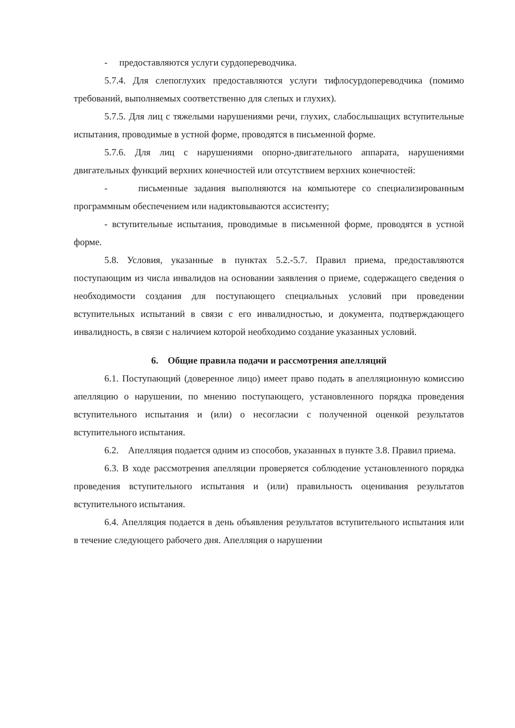- предоставляются услуги сурдопереводчика.
5.7.4. Для слепоглухих предоставляются услуги тифлосурдопереводчика (помимо требований, выполняемых соответственно для слепых и глухих).
5.7.5. Для лиц с тяжелыми нарушениями речи, глухих, слабослышащих вступительные испытания, проводимые в устной форме, проводятся в письменной форме.
5.7.6. Для лиц с нарушениями опорно-двигательного аппарата, нарушениями двигательных функций верхних конечностей или отсутствием верхних конечностей:
- письменные задания выполняются на компьютере со специализированным программным обеспечением или надиктовываются ассистенту;
- вступительные испытания, проводимые в письменной форме, проводятся в устной форме.
5.8. Условия, указанные в пунктах 5.2.-5.7. Правил приема, предоставляются поступающим из числа инвалидов на основании заявления о приеме, содержащего сведения о необходимости создания для поступающего специальных условий при проведении вступительных испытаний в связи с его инвалидностью, и документа, подтверждающего инвалидность, в связи с наличием которой необходимо создание указанных условий.
6. Общие правила подачи и рассмотрения апелляций
6.1. Поступающий (доверенное лицо) имеет право подать в апелляционную комиссию апелляцию о нарушении, по мнению поступающего, установленного порядка проведения вступительного испытания и (или) о несогласии с полученной оценкой результатов вступительного испытания.
6.2. Апелляция подается одним из способов, указанных в пункте 3.8. Правил приема.
6.3. В ходе рассмотрения апелляции проверяется соблюдение установленного порядка проведения вступительного испытания и (или) правильность оценивания результатов вступительного испытания.
6.4. Апелляция подается в день объявления результатов вступительного испытания или в течение следующего рабочего дня. Апелляция о нарушении